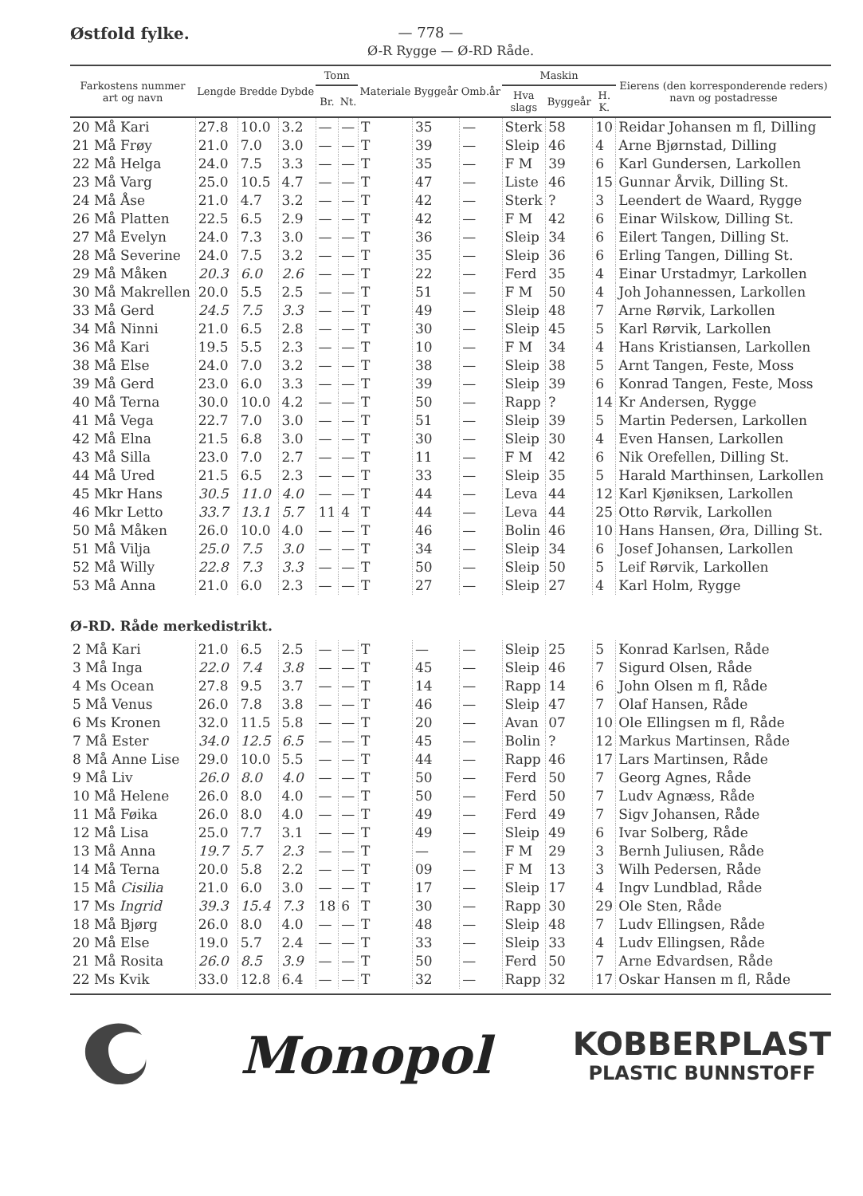Østfold fylke. — 778 —
Ø-R Rygge — Ø-RD Råde.
| Farkostens nummer art og navn | Lengde | Bredde | Dybde | Tonn | | Materiale | Byggeår | Omb.år | Maskin | | | Eierens (den korresponderende reders) navn og postadresse |
| --- | --- | --- | --- | --- | --- | --- | --- | --- | --- | --- | --- | --- |
| | | | | Br. | Nt. | | | | Hva slags | Byggeår | H. K. | |
| 20 Må Kari | 27.8 | 10.0 | 3.2 | — | — | T | 35 | — | Sterk | 58 | 10 | Reidar Johansen m fl, Dilling |
| 21 Må Frøy | 21.0 | 7.0 | 3.0 | — | — | T | 39 | — | Sleip | 46 | 4 | Arne Bjørnstad, Dilling |
| 22 Må Helga | 24.0 | 7.5 | 3.3 | — | — | T | 35 | — | F M | 39 | 6 | Karl Gundersen, Larkollen |
| 23 Må Varg | 25.0 | 10.5 | 4.7 | — | — | T | 47 | — | Liste | 46 | 15 | Gunnar Årvik, Dilling St. |
| 24 Må Åse | 21.0 | 4.7 | 3.2 | — | — | T | 42 | — | Sterk | ? | 3 | Leendert de Waard, Rygge |
| 26 Må Platten | 22.5 | 6.5 | 2.9 | — | — | T | 42 | — | F M | 42 | 6 | Einar Wilskow, Dilling St. |
| 27 Må Evelyn | 24.0 | 7.3 | 3.0 | — | — | T | 36 | — | Sleip | 34 | 6 | Eilert Tangen, Dilling St. |
| 28 Må Severine | 24.0 | 7.5 | 3.2 | — | — | T | 35 | — | Sleip | 36 | 6 | Erling Tangen, Dilling St. |
| 29 Må Måken | 20.3 | 6.0 | 2.6 | — | — | T | 22 | — | Ferd | 35 | 4 | Einar Urstadmyr, Larkollen |
| 30 Må Makrellen | 20.0 | 5.5 | 2.5 | — | — | T | 51 | — | F M | 50 | 4 | Joh Johannessen, Larkollen |
| 33 Må Gerd | 24.5 | 7.5 | 3.3 | — | — | T | 49 | — | Sleip | 48 | 7 | Arne Rørvik, Larkollen |
| 34 Må Ninni | 21.0 | 6.5 | 2.8 | — | — | T | 30 | — | Sleip | 45 | 5 | Karl Rørvik, Larkollen |
| 36 Må Kari | 19.5 | 5.5 | 2.3 | — | — | T | 10 | — | F M | 34 | 4 | Hans Kristiansen, Larkollen |
| 38 Må Else | 24.0 | 7.0 | 3.2 | — | — | T | 38 | — | Sleip | 38 | 5 | Arnt Tangen, Feste, Moss |
| 39 Må Gerd | 23.0 | 6.0 | 3.3 | — | — | T | 39 | — | Sleip | 39 | 6 | Konrad Tangen, Feste, Moss |
| 40 Må Terna | 30.0 | 10.0 | 4.2 | — | — | T | 50 | — | Rapp | ? | 14 | Kr Andersen, Rygge |
| 41 Må Vega | 22.7 | 7.0 | 3.0 | — | — | T | 51 | — | Sleip | 39 | 5 | Martin Pedersen, Larkollen |
| 42 Må Elna | 21.5 | 6.8 | 3.0 | — | — | T | 30 | — | Sleip | 30 | 4 | Even Hansen, Larkollen |
| 43 Må Silla | 23.0 | 7.0 | 2.7 | — | — | T | 11 | — | F M | 42 | 6 | Nik Orefellen, Dilling St. |
| 44 Må Ured | 21.5 | 6.5 | 2.3 | — | — | T | 33 | — | Sleip | 35 | 5 | Harald Marthinsen, Larkollen |
| 45 Mkr Hans | 30.5 | 11.0 | 4.0 | — | — | T | 44 | — | Leva | 44 | 12 | Karl Kjøniksen, Larkollen |
| 46 Mkr Letto | 33.7 | 13.1 | 5.7 | 11 | 4 | T | 44 | — | Leva | 44 | 25 | Otto Rørvik, Larkollen |
| 50 Må Måken | 26.0 | 10.0 | 4.0 | — | — | T | 46 | — | Bolin | 46 | 10 | Hans Hansen, Øra, Dilling St. |
| 51 Må Vilja | 25.0 | 7.5 | 3.0 | — | — | T | 34 | — | Sleip | 34 | 6 | Josef Johansen, Larkollen |
| 52 Må Willy | 22.8 | 7.3 | 3.3 | — | — | T | 50 | — | Sleip | 50 | 5 | Leif Rørvik, Larkollen |
| 53 Må Anna | 21.0 | 6.0 | 2.3 | — | — | T | 27 | — | Sleip | 27 | 4 | Karl Holm, Rygge |
| Ø-RD. Råde merkedistrikt. | | | | | | | | | | | | |
| 2 Må Kari | 21.0 | 6.5 | 2.5 | — | — | T | — | — | Sleip | 25 | 5 | Konrad Karlsen, Råde |
| 3 Må Inga | 22.0 | 7.4 | 3.8 | — | — | T | 45 | — | Sleip | 46 | 7 | Sigurd Olsen, Råde |
| 4 Ms Ocean | 27.8 | 9.5 | 3.7 | — | — | T | 14 | — | Rapp | 14 | 6 | John Olsen m fl, Råde |
| 5 Må Venus | 26.0 | 7.8 | 3.8 | — | — | T | 46 | — | Sleip | 47 | 7 | Olaf Hansen, Råde |
| 6 Ms Kronen | 32.0 | 11.5 | 5.8 | — | — | T | 20 | — | Avan | 07 | 10 | Ole Ellingsen m fl, Råde |
| 7 Må Ester | 34.0 | 12.5 | 6.5 | — | — | T | 45 | — | Bolin | ? | 12 | Markus Martinsen, Råde |
| 8 Må Anne Lise | 29.0 | 10.0 | 5.5 | — | — | T | 44 | — | Rapp | 46 | 17 | Lars Martinsen, Råde |
| 9 Må Liv | 26.0 | 8.0 | 4.0 | — | — | T | 50 | — | Ferd | 50 | 7 | Georg Agnes, Råde |
| 10 Må Helene | 26.0 | 8.0 | 4.0 | — | — | T | 50 | — | Ferd | 50 | 7 | Ludv Agnæss, Råde |
| 11 Må Føika | 26.0 | 8.0 | 4.0 | — | — | T | 49 | — | Ferd | 49 | 7 | Sigv Johansen, Råde |
| 12 Må Lisa | 25.0 | 7.7 | 3.1 | — | — | T | 49 | — | Sleip | 49 | 6 | Ivar Solberg, Råde |
| 13 Må Anna | 19.7 | 5.7 | 2.3 | — | — | T | — | — | F M | 29 | 3 | Bernh Juliusen, Råde |
| 14 Må Terna | 20.0 | 5.8 | 2.2 | — | — | T | 09 | — | F M | 13 | 3 | Wilh Pedersen, Råde |
| 15 Må Cisilia | 21.0 | 6.0 | 3.0 | — | — | T | 17 | — | Sleip | 17 | 4 | Ingv Lundblad, Råde |
| 17 Ms Ingrid | 39.3 | 15.4 | 7.3 | 18 | 6 | T | 30 | — | Rapp | 30 | 29 | Ole Sten, Råde |
| 18 Må Bjørg | 26.0 | 8.0 | 4.0 | — | — | T | 48 | — | Sleip | 48 | 7 | Ludv Ellingsen, Råde |
| 20 Må Else | 19.0 | 5.7 | 2.4 | — | — | T | 33 | — | Sleip | 33 | 4 | Ludv Ellingsen, Råde |
| 21 Må Rosita | 26.0 | 8.5 | 3.9 | — | — | T | 50 | — | Ferd | 50 | 7 | Arne Edvardsen, Råde |
| 22 Ms Kvik | 33.0 | 12.8 | 6.4 | — | — | T | 32 | — | Rapp | 32 | 17 | Oskar Hansen m fl, Råde |
Monopol
KOBBERPLAST
PLASTIC BUNNSTOFF